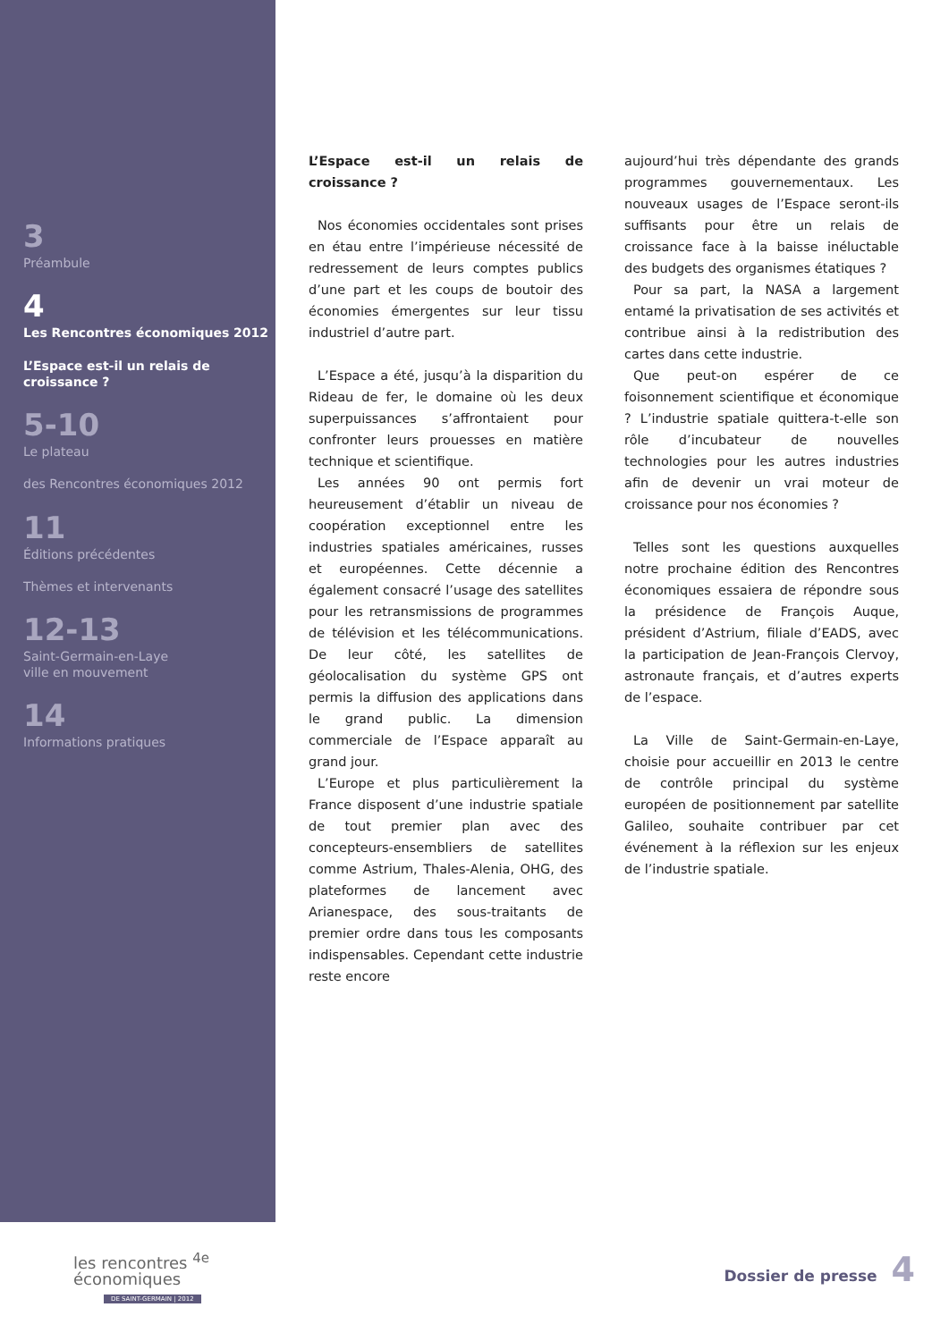3
Préambule
4
Les Rencontres économiques 2012
L’Espace est-il un relais de croissance ?
5-10
Le plateau
des Rencontres économiques 2012
11
Éditions précédentes
Thèmes et intervenants
12-13
Saint-Germain-en-Laye
ville en mouvement
14
Informations pratiques
L’Espace est-il un relais de croissance ?
Nos économies occidentales sont prises en étau entre l’impérieuse nécessité de redressement de leurs comptes publics d’une part et les coups de boutoir des économies émergentes sur leur tissu industriel d’autre part.
L’Espace a été, jusqu’à la disparition du Rideau de fer, le domaine où les deux superpuissances s’affrontaient pour confronter leurs prouesses en matière technique et scientifique.
Les années 90 ont permis fort heureusement d’établir un niveau de coopération exceptionnel entre les industries spatiales américaines, russes et européennes. Cette décennie a également consacré l’usage des satellites pour les retransmissions de programmes de télévision et les télécommunications. De leur côté, les satellites de géolocalisation du système GPS ont permis la diffusion des applications dans le grand public. La dimension commerciale de l’Espace apparaît au grand jour.
L’Europe et plus particulièrement la France disposent d’une industrie spatiale de tout premier plan avec des concepteurs-ensembliers de satellites comme Astrium, Thales-Alenia, OHG, des plateformes de lancement avec Arianespace, des sous-traitants de premier ordre dans tous les composants indispensables. Cependant cette industrie reste encore
aujourd’hui très dépendante des grands programmes gouvernementaux. Les nouveaux usages de l’Espace seront-ils suffisants pour être un relais de croissance face à la baisse inéluctable des budgets des organismes étatiques ?
Pour sa part, la NASA a largement entamé la privatisation de ses activités et contribue ainsi à la redistribution des cartes dans cette industrie.
Que peut-on espérer de ce foisonnement scientifique et économique ? L’industrie spatiale quittera-t-elle son rôle d’incubateur de nouvelles technologies pour les autres industries afin de devenir un vrai moteur de croissance pour nos économies ?
Telles sont les questions auxquelles notre prochaine édition des Rencontres économiques essaiera de répondre sous la présidence de François Auque, président d’Astrium, filiale d’EADS, avec la participation de Jean-François Clervoy, astronaute français, et d’autres experts de l’espace.
La Ville de Saint-Germain-en-Laye, choisie pour accueillir en 2013 le centre de contrôle principal du système européen de positionnement par satellite Galileo, souhaite contribuer par cet événement à la réflexion sur les enjeux de l’industrie spatiale.
les rencontres <sup>4e</sup>
économiques
DE SAINT-GERMAIN | 2012
Dossier de presse 4